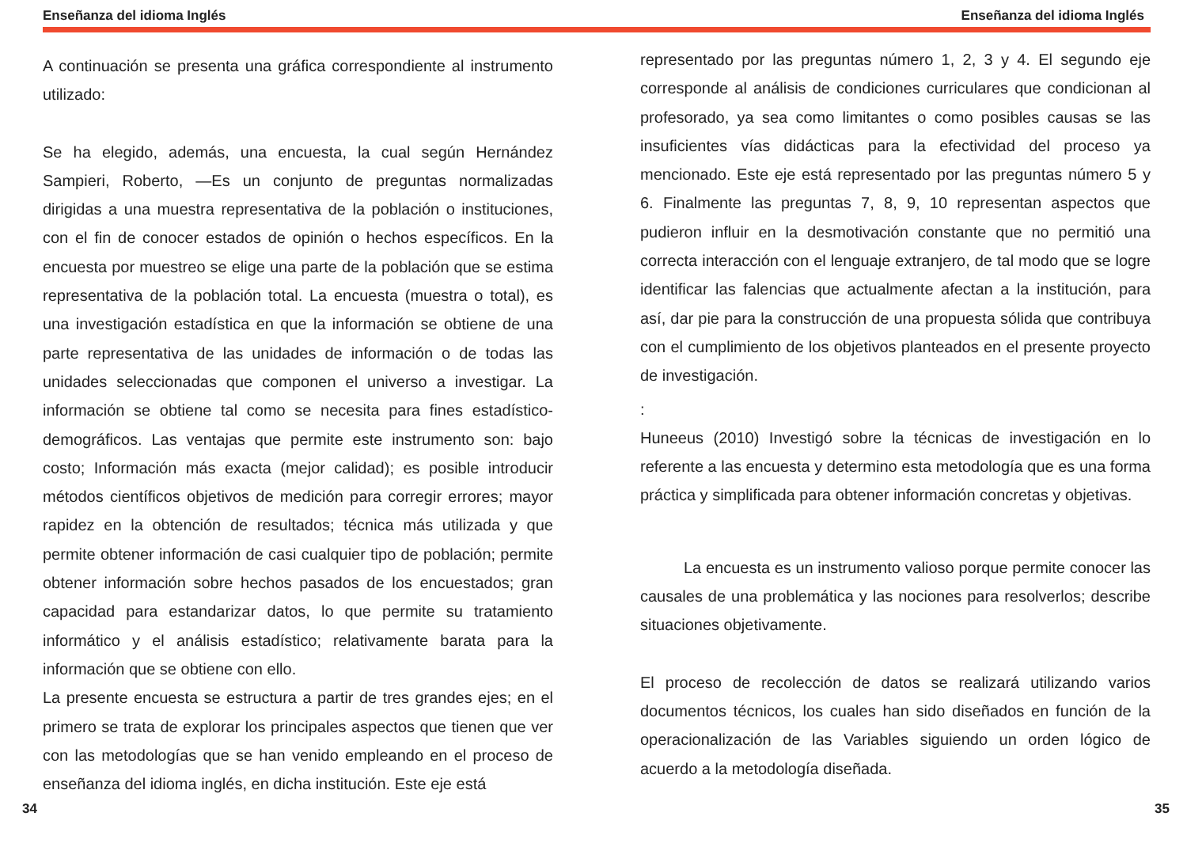Enseñanza del idioma Inglés Enseñanza del idioma Inglés
A continuación se presenta una gráfica correspondiente al instrumento utilizado:
Se ha elegido, además, una encuesta, la cual según Hernández Sampieri, Roberto, —Es un conjunto de preguntas normalizadas dirigidas a una muestra representativa de la población o instituciones, con el fin de conocer estados de opinión o hechos específicos. En la encuesta por muestreo se elige una parte de la población que se estima representativa de la población total. La encuesta (muestra o total), es una investigación estadística en que la información se obtiene de una parte representativa de las unidades de información o de todas las unidades seleccionadas que componen el universo a investigar. La información se obtiene tal como se necesita para fines estadístico-demográficos. Las ventajas que permite este instrumento son: bajo costo; Información más exacta (mejor calidad); es posible introducir métodos científicos objetivos de medición para corregir errores; mayor rapidez en la obtención de resultados; técnica más utilizada y que permite obtener información de casi cualquier tipo de población; permite obtener información sobre hechos pasados de los encuestados; gran capacidad para estandarizar datos, lo que permite su tratamiento informático y el análisis estadístico; relativamente barata para la información que se obtiene con ello.
La presente encuesta se estructura a partir de tres grandes ejes; en el primero se trata de explorar los principales aspectos que tienen que ver con las metodologías que se han venido empleando en el proceso de enseñanza del idioma inglés, en dicha institución. Este eje está
representado por las preguntas número 1, 2, 3 y 4. El segundo eje corresponde al análisis de condiciones curriculares que condicionan al profesorado, ya sea como limitantes o como posibles causas se las insuficientes vías didácticas para la efectividad del proceso ya mencionado. Este eje está representado por las preguntas número 5 y 6. Finalmente las preguntas 7, 8, 9, 10 representan aspectos que pudieron influir en la desmotivación constante que no permitió una correcta interacción con el lenguaje extranjero, de tal modo que se logre identificar las falencias que actualmente afectan a la institución, para así, dar pie para la construcción de una propuesta sólida que contribuya con el cumplimiento de los objetivos planteados en el presente proyecto de investigación.
:
Huneeus (2010) Investigó sobre la técnicas de investigación en lo referente a las encuesta y determino esta metodología que es una forma práctica y simplificada para obtener información concretas y objetivas.
La encuesta es un instrumento valioso porque permite conocer las causales de una problemática y las nociones para resolverlos; describe situaciones objetivamente.
El proceso de recolección de datos se realizará utilizando varios documentos técnicos, los cuales han sido diseñados en función de la operacionalización de las Variables siguiendo un orden lógico de acuerdo a la metodología diseñada.
34 35